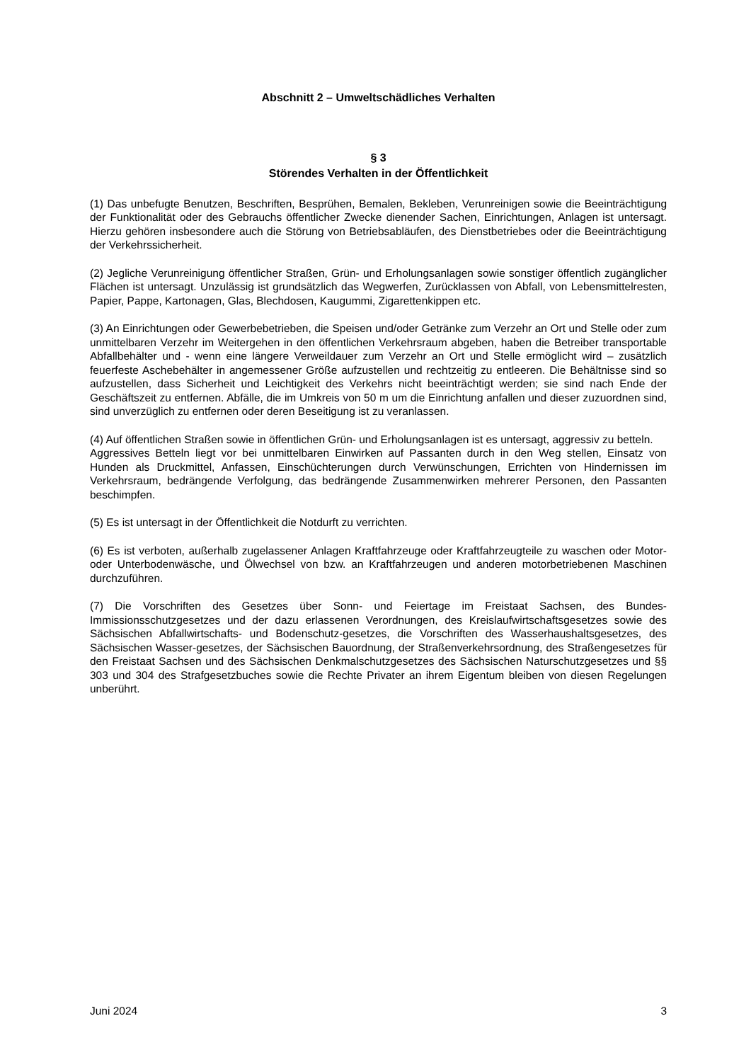Abschnitt 2 – Umweltschädliches Verhalten
§ 3
Störendes Verhalten in der Öffentlichkeit
(1) Das unbefugte Benutzen, Beschriften, Besprühen, Bemalen, Bekleben, Verunreinigen sowie die Beeinträchtigung der Funktionalität oder des Gebrauchs öffentlicher Zwecke dienender Sachen, Einrichtungen, Anlagen ist untersagt. Hierzu gehören insbesondere auch die Störung von Betriebsabläufen, des Dienstbetriebes oder die Beeinträchtigung der Verkehrssicherheit.
(2) Jegliche Verunreinigung öffentlicher Straßen, Grün- und Erholungsanlagen sowie sonstiger öffentlich zugänglicher Flächen ist untersagt. Unzulässig ist grundsätzlich das Wegwerfen, Zurücklassen von Abfall, von Lebensmittelresten, Papier, Pappe, Kartonagen, Glas, Blechdosen, Kaugummi, Zigarettenkippen etc.
(3) An Einrichtungen oder Gewerbebetrieben, die Speisen und/oder Getränke zum Verzehr an Ort und Stelle oder zum unmittelbaren Verzehr im Weitergehen in den öffentlichen Verkehrsraum abgeben, haben die Betreiber transportable Abfallbehälter und - wenn eine längere Verweildauer zum Verzehr an Ort und Stelle ermöglicht wird – zusätzlich feuerfeste Aschebehälter in angemessener Größe aufzustellen und rechtzeitig zu entleeren. Die Behältnisse sind so aufzustellen, dass Sicherheit und Leichtigkeit des Verkehrs nicht beeinträchtigt werden; sie sind nach Ende der Geschäftszeit zu entfernen. Abfälle, die im Umkreis von 50 m um die Einrichtung anfallen und dieser zuzuordnen sind, sind unverzüglich zu entfernen oder deren Beseitigung ist zu veranlassen.
(4) Auf öffentlichen Straßen sowie in öffentlichen Grün- und Erholungsanlagen ist es untersagt, aggressiv zu betteln.
Aggressives Betteln liegt vor bei unmittelbaren Einwirken auf Passanten durch in den Weg stellen, Einsatz von Hunden als Druckmittel, Anfassen, Einschüchterungen durch Verwünschungen, Errichten von Hindernissen im Verkehrsraum, bedrängende Verfolgung, das bedrängende Zusammenwirken mehrerer Personen, den Passanten beschimpfen.
(5) Es ist untersagt in der Öffentlichkeit die Notdurft zu verrichten.
(6) Es ist verboten, außerhalb zugelassener Anlagen Kraftfahrzeuge oder Kraftfahrzeugteile zu waschen oder Motor- oder Unterbodenwäsche, und Ölwechsel von bzw. an Kraftfahrzeugen und anderen motorbetriebenen Maschinen durchzuführen.
(7) Die Vorschriften des Gesetzes über Sonn- und Feiertage im Freistaat Sachsen, des Bundes-Immissionsschutzgesetzes und der dazu erlassenen Verordnungen, des Kreislaufwirtschaftsgesetzes sowie des Sächsischen Abfallwirtschafts- und Bodenschutz-gesetzes, die Vorschriften des Wasserhaushaltsgesetzes, des Sächsischen Wasser-gesetzes, der Sächsischen Bauordnung, der Straßenverkehrsordnung, des Straßengesetzes für den Freistaat Sachsen und des Sächsischen Denkmalschutzgesetzes des Sächsischen Naturschutzgesetzes und §§ 303 und 304 des Strafgesetzbuches sowie die Rechte Privater an ihrem Eigentum bleiben von diesen Regelungen unberührt.
Juni 2024 3